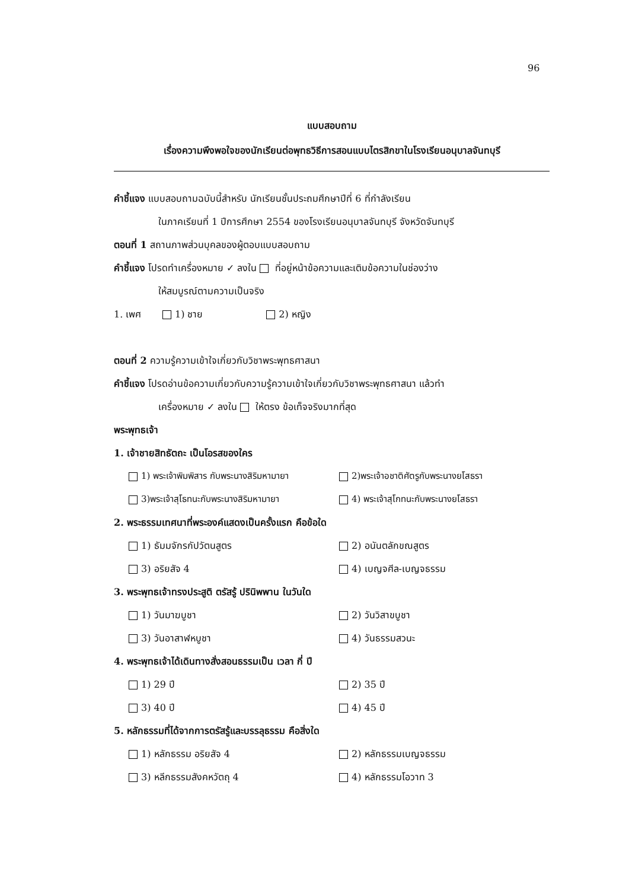96
แบบสอบถาม
เรื่องความพึงพอใจของนักเรียนต่อพุทธวิธีการสอนแบบไตรสิกขาในโรงเรียนอนุบาลจันทบุรี
คำชี้แจง แบบสอบถามฉบับนี้สำหรับ นักเรียนชั้นประถมศึกษาปีที่ 6 ที่กำลังเรียน
ในภาคเรียนที่ 1 ปีการศึกษา 2554 ของโรงเรียนอนุบาลจันทบุรี จังหวัดจันทบุรี
ตอนที่ 1 สถานภาพส่วนบุคลของผู้ตอบแบบสอบถาม
คำชี้แจง โปรดทำเครื่องหมาย ✓ ลงใน ที่อยู่หน้าข้อความและเติมข้อความในช่องว่าง
ให้สมบูรณ์ตามความเป็นจริง
1. เพศ 1) ชาย 2) หญิง
ตอนที่ 2 ความรู้ความเข้าใจเกี่ยวกับวิชาพระพุทธศาสนา
คำชี้แจง โปรดอ่านข้อความเกี่ยวกับความรู้ความเข้าใจเกี่ยวกับวิชาพระพุทธศาสนา แล้วทำ
เครื่องหมาย ✓ ลงใน ให้ตรง ข้อเท็จจริงมากที่สุด
พระพุทธเจ้า
1. เจ้าชายสิทธัตถะ เป็นโอรสของใคร
1) พระเจ้าพิมพิสาร กับพระนางสิริมหามายา 2)พระเจ้าอชาติศัตรูกับพระนางยโสธรา
3)พระเจ้าสุโธทนะกับพระนางสิริมหามายา 4) พระเจ้าสุโกทนะกับพระนางยโสธรา
2. พระธรรมเทศนาที่พระองค์แสดงเป็นครั้งแรก คือข้อใด
1) ธัมมจักรกัปวัตนสูตร 2) อนันตลักขณสูตร
3) อริยสัจ 4 4) เบญจศีล-เบญจธรรม
3. พระพุทธเจ้าทรงประสูติ ตรัสรู้ ปรินิพพาน ในวันใด
1) วันมาฆบูชา 2) วันวิสาขบูชา
3) วันอาสาฬหบูชา 4) วันธรรมสวนะ
4. พระพุทธเจ้าได้เดินทางสั่งสอนธรรมเป็น เวลา กี่ ปี
1) 29 ปี 2) 35 ปี
3) 40 ปี 4) 45 ปี
5. หลักธรรมที่ได้จากการตรัสรู้และบรรลุธรรม คือสิ่งใด
1) หลักธรรม อริยสัจ 4 2) หลักธรรมเบญจธรรม
3) หลีกธรรมสังคหวัตถุ 4 4) หลักธรรมโอวาท 3